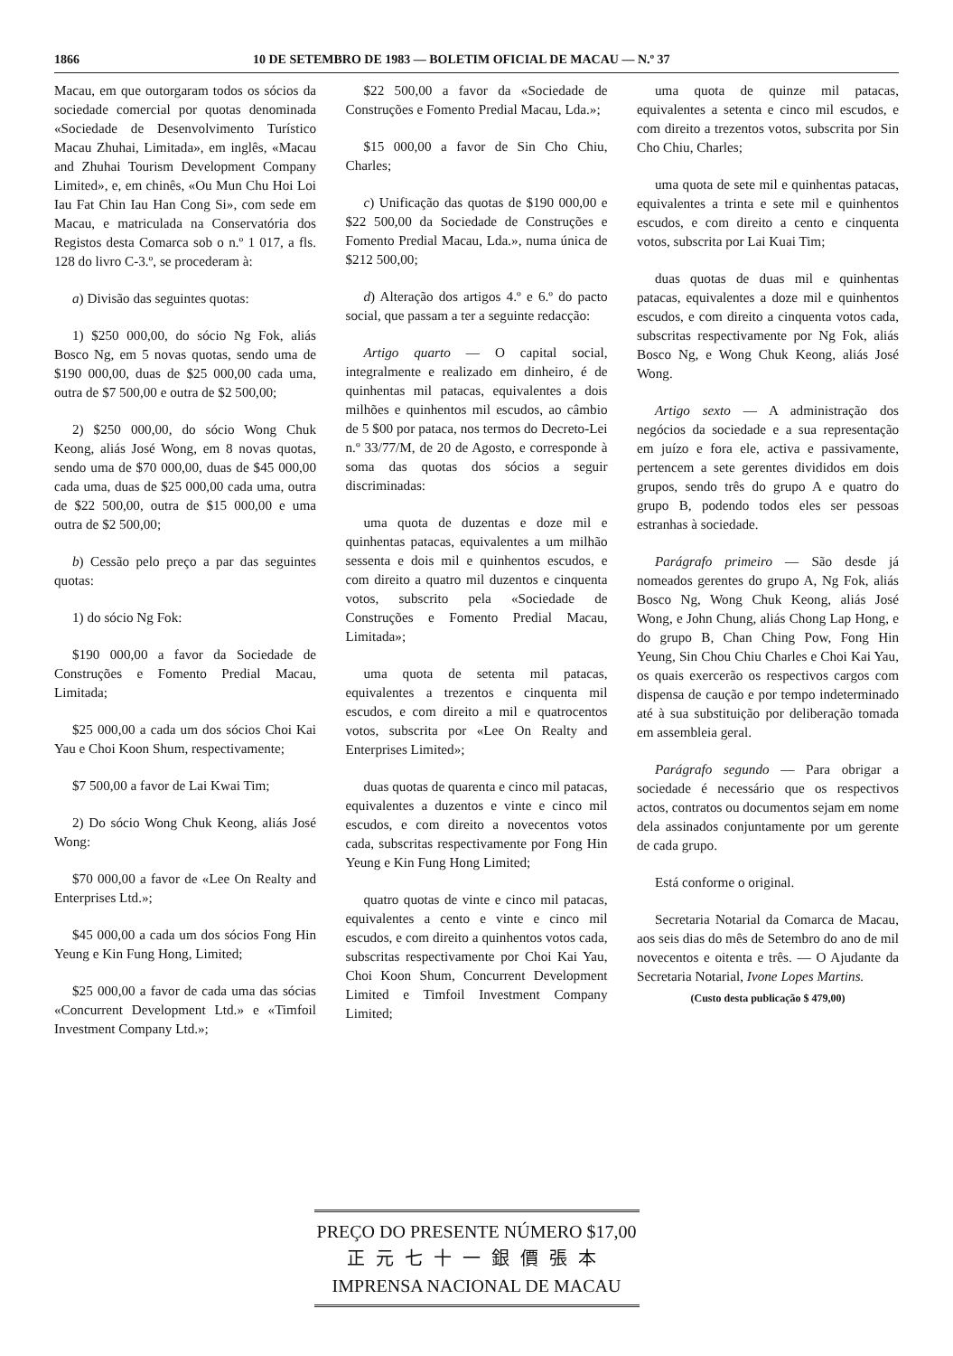1866 10 DE SETEMBRO DE 1983 — BOLETIM OFICIAL DE MACAU — N.º 37
Macau, em que outorgaram todos os sócios da sociedade comercial por quotas denominada «Sociedade de Desenvolvimento Turístico Macau Zhuhai, Limitada», em inglês, «Macau and Zhuhai Tourism Development Company Limited», e, em chinês, «Ou Mun Chu Hoi Loi Iau Fat Chin Iau Han Cong Si», com sede em Macau, e matriculada na Conservatória dos Registos desta Comarca sob o n.º 1 017, a fls. 128 do livro C-3.º, se procederam à:
a) Divisão das seguintes quotas:
1) $250 000,00, do sócio Ng Fok, aliás Bosco Ng, em 5 novas quotas, sendo uma de $190 000,00, duas de $25 000,00 cada uma, outra de $7 500,00 e outra de $2 500,00;
2) $250 000,00, do sócio Wong Chuk Keong, aliás José Wong, em 8 novas quotas, sendo uma de $70 000,00, duas de $45 000,00 cada uma, duas de $25 000,00 cada uma, outra de $22 500,00, outra de $15 000,00 e uma outra de $2 500,00;
b) Cessão pelo preço a par das seguintes quotas:
1) do sócio Ng Fok:
$190 000,00 a favor da Sociedade de Construções e Fomento Predial Macau, Limitada;
$25 000,00 a cada um dos sócios Choi Kai Yau e Choi Koon Shum, respectivamente;
$7 500,00 a favor de Lai Kwai Tim;
2) Do sócio Wong Chuk Keong, aliás José Wong:
$70 000,00 a favor de «Lee On Realty and Enterprises Ltd.»;
$45 000,00 a cada um dos sócios Fong Hin Yeung e Kin Fung Hong, Limited;
$25 000,00 a favor de cada uma das sócias «Concurrent Development Ltd.» e «Timfoil Investment Company Ltd.»;
$22 500,00 a favor da «Sociedade de Construções e Fomento Predial Macau, Lda.»;
$15 000,00 a favor de Sin Cho Chiu, Charles;
c) Unificação das quotas de $190 000,00 e $22 500,00 da Sociedade de Construções e Fomento Predial Macau, Lda.», numa única de $212 500,00;
d) Alteração dos artigos 4.º e 6.º do pacto social, que passam a ter a seguinte redacção:
Artigo quarto — O capital social, integralmente e realizado em dinheiro, é de quinhentas mil patacas, equivalentes a dois milhões e quinhentos mil escudos, ao câmbio de 5 $00 por pataca, nos termos do Decreto-Lei n.º 33/77/M, de 20 de Agosto, e corresponde à soma das quotas dos sócios a seguir discriminadas:
uma quota de duzentas e doze mil e quinhentas patacas, equivalentes a um milhão sessenta e dois mil e quinhentos escudos, e com direito a quatro mil duzentos e cinquenta votos, subscrito pela «Sociedade de Construções e Fomento Predial Macau, Limitada»;
uma quota de setenta mil patacas, equivalentes a trezentos e cinquenta mil escudos, e com direito a mil e quatrocentos votos, subscrita por «Lee On Realty and Enterprises Limited»;
duas quotas de quarenta e cinco mil patacas, equivalentes a duzentos e vinte e cinco mil escudos, e com direito a novecentos votos cada, subscritas respectivamente por Fong Hin Yeung e Kin Fung Hong Limited;
quatro quotas de vinte e cinco mil patacas, equivalentes a cento e vinte e cinco mil escudos, e com direito a quinhentos votos cada, subscritas respectivamente por Choi Kai Yau, Choi Koon Shum, Concurrent Development Limited e Timfoil Investment Company Limited;
uma quota de quinze mil patacas, equivalentes a setenta e cinco mil escudos, e com direito a trezentos votos, subscrita por Sin Cho Chiu, Charles;
uma quota de sete mil e quinhentas patacas, equivalentes a trinta e sete mil e quinhentos escudos, e com direito a cento e cinquenta votos, subscrita por Lai Kuai Tim;
duas quotas de duas mil e quinhentas patacas, equivalentes a doze mil e quinhentos escudos, e com direito a cinquenta votos cada, subscritas respectivamente por Ng Fok, aliás Bosco Ng, e Wong Chuk Keong, aliás José Wong.
Artigo sexto — A administração dos negócios da sociedade e a sua representação em juízo e fora ele, activa e passivamente, pertencem a sete gerentes divididos em dois grupos, sendo três do grupo A e quatro do grupo B, podendo todos eles ser pessoas estranhas à sociedade.
Parágrafo primeiro — São desde já nomeados gerentes do grupo A, Ng Fok, aliás Bosco Ng, Wong Chuk Keong, aliás José Wong, e John Chung, aliás Chong Lap Hong, e do grupo B, Chan Ching Pow, Fong Hin Yeung, Sin Chou Chiu Charles e Choi Kai Yau, os quais exercerão os respectivos cargos com dispensa de caução e por tempo indeterminado até à sua substituição por deliberação tomada em assembleia geral.
Parágrafo segundo — Para obrigar a sociedade é necessário que os respectivos actos, contratos ou documentos sejam em nome dela assinados conjuntamente por um gerente de cada grupo.
Está conforme o original.
Secretaria Notarial da Comarca de Macau, aos seis dias do mês de Setembro do ano de mil novecentos e oitenta e três. — O Ajudante da Secretaria Notarial, Ivone Lopes Martins.
(Custo desta publicação $ 479,00)
PREÇO DO PRESENTE NÚMERO $17,00
正元七十一銀價張本
IMPRENSA NACIONAL DE MACAU